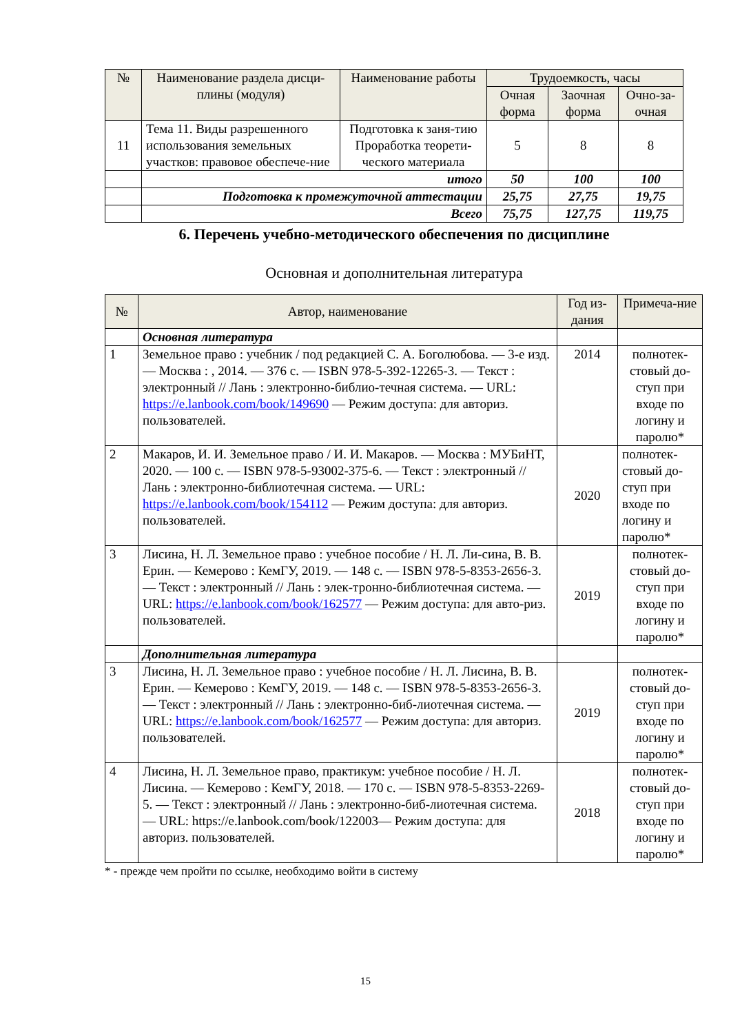| № | Наименование раздела дисци-плины (модуля) | Наименование работы | Трудоемкость, часы | | |
| --- | --- | --- | --- | --- | --- |
| | | | Очная форма | Заочная форма | Очно-за-очная |
| 11 | Тема 11. Виды разрешенного использования земельных участков: правовое обеспече-ние | Подготовка к заня-тию Проработка теорети-ческого материала | 5 | 8 | 8 |
| | итого | | 50 | 100 | 100 |
| | Подготовка к промежуточной аттестации | | 25,75 | 27,75 | 19,75 |
| | Всего | | 75,75 | 127,75 | 119,75 |
6. Перечень учебно-методического обеспечения по дисциплине
Основная и дополнительная литература
| № | Автор, наименование | Год из-дания | Примеча-ние |
| --- | --- | --- | --- |
| | Основная литература | | |
| 1 | Земельное право : учебник / под редакцией С. А. Боголюбова. — 3-е изд. — Москва : , 2014. — 376 с. — ISBN 978-5-392-12265-3. — Текст : электронный // Лань : электронно-библио-течная система. — URL: https://e.lanbook.com/book/149690 — Режим доступа: для авториз. пользователей. | 2014 | полнотек-стовый до-ступ при входе по логину и паролю* |
| 2 | Макаров, И. И. Земельное право / И. И. Макаров. — Москва : МУБиНТ, 2020. — 100 с. — ISBN 978-5-93002-375-6. — Текст : электронный // Лань : электронно-библиотечная система. — URL: https://e.lanbook.com/book/154112 — Режим доступа: для авториз. пользователей. | 2020 | полнотек-стовый до-ступ при входе по логину и паролю* |
| 3 | Лисина, Н. Л. Земельное право : учебное пособие / Н. Л. Ли-сина, В. В. Ерин. — Кемерово : КемГУ, 2019. — 148 с. — ISBN 978-5-8353-2656-3. — Текст : электронный // Лань : элек-тронно-библиотечная система. — URL: https://e.lanbook.com/book/162577 — Режим доступа: для авто-риз. пользователей. | 2019 | полнотек-стовый до-ступ при входе по логину и паролю* |
| | Дополнительная литература | | |
| 3 | Лисина, Н. Л. Земельное право : учебное пособие / Н. Л. Лисина, В. В. Ерин. — Кемерово : КемГУ, 2019. — 148 с. — ISBN 978-5-8353-2656-3. — Текст : электронный // Лань : электронно-биб-лиотечная система. — URL: https://e.lanbook.com/book/162577 — Режим доступа: для авториз. пользователей. | 2019 | полнотек-стовый до-ступ при входе по логину и паролю* |
| 4 | Лисина, Н. Л. Земельное право, практикум: учебное пособие / Н. Л. Лисина. — Кемерово : КемГУ, 2018. — 170 с. — ISBN 978-5-8353-2269-5. — Текст : электронный // Лань : электронно-биб-лиотечная система. — URL: https://e.lanbook.com/book/122003— Режим доступа: для авториз. пользователей. | 2018 | полнотек-стовый до-ступ при входе по логину и паролю* |
* - прежде чем пройти по ссылке, необходимо войти в систему
15